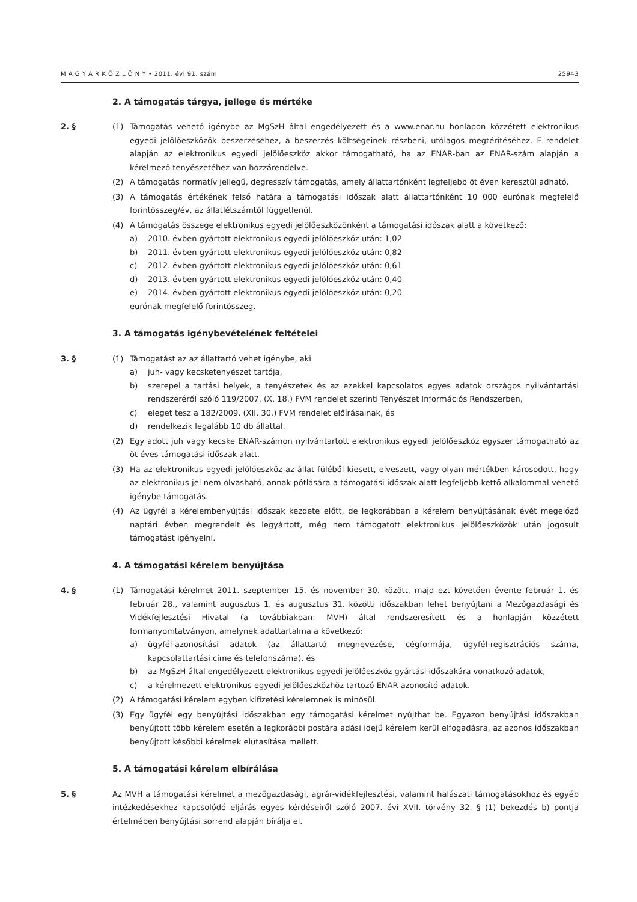M A G Y A R K Ö Z L Ö N Y • 2011. évi 91. szám 25943
2. A támogatás tárgya, jellege és mértéke
2. § (1) Támogatás vehető igénybe az MgSzH által engedélyezett és a www.enar.hu honlapon közzétett elektronikus egyedi jelölőeszközök beszerzéséhez, a beszerzés költségeinek részbeni, utólagos megtérítéséhez. E rendelet alapján az elektronikus egyedi jelölőeszköz akkor támogatható, ha az ENAR-ban az ENAR-szám alapján a kérelmező tenyészetéhez van hozzárendelve.
(2) A támogatás normatív jellegű, degresszív támogatás, amely állattartónként legfeljebb öt éven keresztül adható.
(3) A támogatás értékének felső határa a támogatási időszak alatt állattartónként 10 000 eurónak megfelelő forintösszeg/év, az állatlétszámtól függetlenül.
(4) A támogatás összege elektronikus egyedi jelölőeszközönként a támogatási időszak alatt a következő:
a) 2010. évben gyártott elektronikus egyedi jelölőeszköz után: 1,02
b) 2011. évben gyártott elektronikus egyedi jelölőeszköz után: 0,82
c) 2012. évben gyártott elektronikus egyedi jelölőeszköz után: 0,61
d) 2013. évben gyártott elektronikus egyedi jelölőeszköz után: 0,40
e) 2014. évben gyártott elektronikus egyedi jelölőeszköz után: 0,20
eurónak megfelelő forintösszeg.
3. A támogatás igénybevételének feltételei
3. § (1) Támogatást az az állattartó vehet igénybe, aki
a) juh- vagy kecsketenyészet tartója,
b) szerepel a tartási helyek, a tenyészetek és az ezekkel kapcsolatos egyes adatok országos nyilvántartási rendszeréről szóló 119/2007. (X. 18.) FVM rendelet szerinti Tenyészet Információs Rendszerben,
c) eleget tesz a 182/2009. (XII. 30.) FVM rendelet előírásainak, és
d) rendelkezik legalább 10 db állattal.
(2) Egy adott juh vagy kecske ENAR-számon nyilvántartott elektronikus egyedi jelölőeszköz egyszer támogatható az öt éves támogatási időszak alatt.
(3) Ha az elektronikus egyedi jelölőeszköz az állat füléből kiesett, elveszett, vagy olyan mértékben károsodott, hogy az elektronikus jel nem olvasható, annak pótlására a támogatási időszak alatt legfeljebb kettő alkalommal vehető igénybe támogatás.
(4) Az ügyfél a kérelembenyújtási időszak kezdete előtt, de legkorábban a kérelem benyújtásának évét megelőző naptári évben megrendelt és legyártott, még nem támogatott elektronikus jelölőeszközök után jogosult támogatást igényelni.
4. A támogatási kérelem benyújtása
4. § (1) Támogatási kérelmet 2011. szeptember 15. és november 30. között, majd ezt követően évente február 1. és február 28., valamint augusztus 1. és augusztus 31. közötti időszakban lehet benyújtani a Mezőgazdasági és Vidékfejlesztési Hivatal (a továbbiakban: MVH) által rendszeresített és a honlapján közzétett formanyomtatványon, amelynek adattartalma a következő:
a) ügyfél-azonosítási adatok (az állattartó megnevezése, cégformája, ügyfél-regisztrációs száma, kapcsolattartási címe és telefonszáma), és
b) az MgSzH által engedélyezett elektronikus egyedi jelölőeszköz gyártási időszakára vonatkozó adatok,
c) a kérelmezett elektronikus egyedi jelölőeszközhöz tartozó ENAR azonosító adatok.
(2) A támogatási kérelem egyben kifizetési kérelemnek is minősül.
(3) Egy ügyfél egy benyújtási időszakban egy támogatási kérelmet nyújthat be. Egyazon benyújtási időszakban benyújtott több kérelem esetén a legkorábbi postára adási idejű kérelem kerül elfogadásra, az azonos időszakban benyújtott későbbi kérelmek elutasítása mellett.
5. A támogatási kérelem elbírálása
5. § Az MVH a támogatási kérelmet a mezőgazdasági, agrár-vidékfejlesztési, valamint halászati támogatásokhoz és egyéb intézkedésekhez kapcsolódó eljárás egyes kérdéseiről szóló 2007. évi XVII. törvény 32. § (1) bekezdés b) pontja értelmében benyújtási sorrend alapján bírálja el.